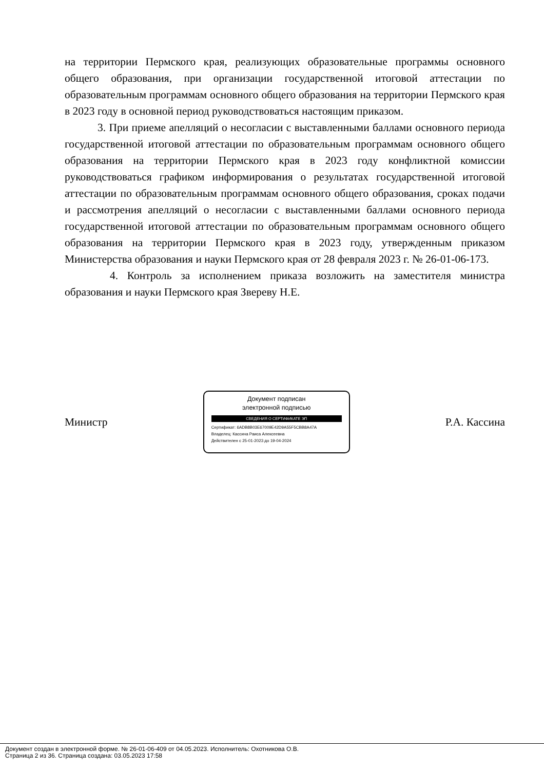на территории Пермского края, реализующих образовательные программы основного общего образования, при организации государственной итоговой аттестации по образовательным программам основного общего образования на территории Пермского края в 2023 году в основной период руководствоваться настоящим приказом.
3. При приеме апелляций о несогласии с выставленными баллами основного периода государственной итоговой аттестации по образовательным программам основного общего образования на территории Пермского края в 2023 году конфликтной комиссии руководствоваться графиком информирования о результатах государственной итоговой аттестации по образовательным программам основного общего образования, сроках подачи и рассмотрения апелляций о несогласии с выставленными баллами основного периода государственной итоговой аттестации по образовательным программам основного общего образования на территории Пермского края в 2023 году, утвержденным приказом Министерства образования и науки Пермского края от 28 февраля 2023 г. № 26-01-06-173.
4. Контроль за исполнением приказа возложить на заместителя министра образования и науки Пермского края Звереву Н.Е.
Министр
Документ подписан
электронной подписью
СВЕДЕНИЯ О СЕРТИФИКАТЕ ЭП
Сертификат: 6ADB8B03E67009E42D9A55F5CBB8A47A
Владелец: Кассина Раиса Алексеевна
Действителен с 25-01-2023 до 19-04-2024
Р.А. Кассина
Документ создан в электронной форме. № 26-01-06-409 от 04.05.2023. Исполнитель: Охотникова О.В.
Страница 2 из 36. Страница создана: 03.05.2023 17:58